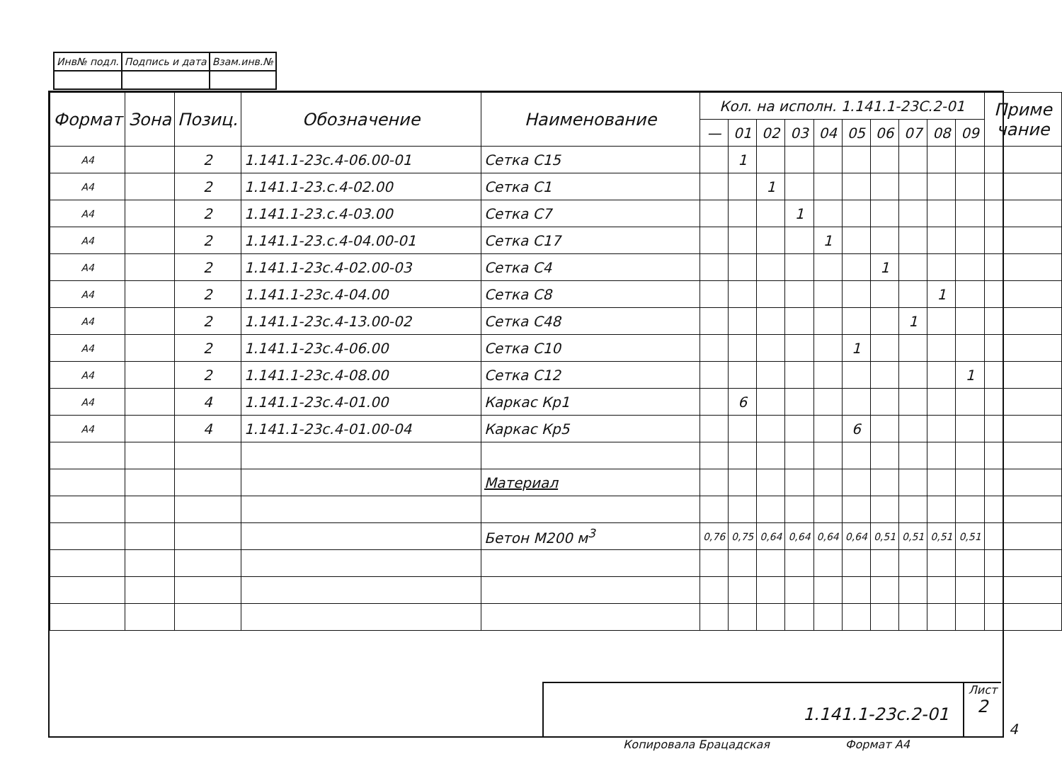| Инв№ подл. | Подпись и дата | Взам.инв.№ |
| Формат | Зона | Позиц. | Обозначение | Наименование | Кол. на исполн. 1.141.1-23С.2-01 | | | | | | | | | | Приме чание |
| --- | --- | --- | --- | --- | --- | --- | --- | --- | --- | --- | --- | --- | --- | --- | --- |
| | | | | | — | 01 | 02 | 03 | 04 | 05 | 06 | 07 | 08 | 09 | |
| А4 | | 2 | 1.141.1-23с.4-06.00-01 | Сетка С15 | | 1 | | | | | | | | | |
| А4 | | 2 | 1.141.1-23.с.4-02.00 | Сетка С1 | | | 1 | | | | | | | | |
| А4 | | 2 | 1.141.1-23.с.4-03.00 | Сетка С7 | | | | 1 | | | | | | | |
| А4 | | 2 | 1.141.1-23.с.4-04.00-01 | Сетка С17 | | | | | 1 | | | | | | |
| А4 | | 2 | 1.141.1-23с.4-02.00-03 | Сетка С4 | | | | | | | 1 | | | | |
| А4 | | 2 | 1.141.1-23с.4-04.00 | Сетка С8 | | | | | | | | | 1 | | |
| А4 | | 2 | 1.141.1-23с.4-13.00-02 | Сетка С48 | | | | | | | | 1 | | | |
| А4 | | 2 | 1.141.1-23с.4-06.00 | Сетка С10 | | | | | | 1 | | | | | |
| А4 | | 2 | 1.141.1-23с.4-08.00 | Сетка С12 | | | | | | | | | | 1 | |
| А4 | | 4 | 1.141.1-23с.4-01.00 | Каркас Кр1 | | 6 | | | | | | | | | |
| А4 | | 4 | 1.141.1-23с.4-01.00-04 | Каркас Кр5 | | | | | | 6 | | | | | |
| | | | | Материал | | | | | | | | | | | |
| | | | | Бетон М200 м<sup>3</sup> | 0,76 | 0,75 | 0,64 | 0,64 | 0,64 | 0,64 | 0,51 | 0,51 | 0,51 | 0,51 | |
1.141.1-23с.2-01
Лист
2
Копировала Брацадская Формат А4
4